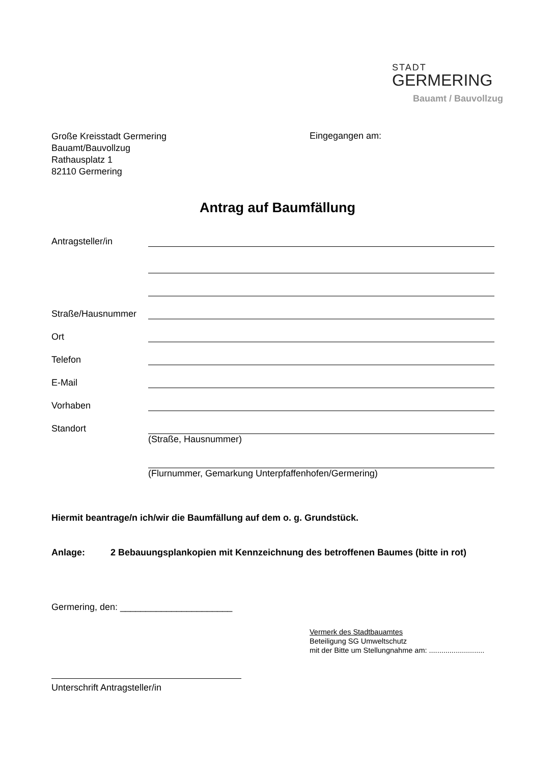STADT
GERMERING
Bauamt / Bauvollzug
Große Kreisstadt Germering
Bauamt/Bauvollzug
Rathausplatz 1
82110 Germering
Eingegangen am:
Antrag auf Baumfällung
Antragsteller/in
Straße/Hausnummer
Ort
Telefon
E-Mail
Vorhaben
Standort
(Straße, Hausnummer)
(Flurnummer, Gemarkung Unterpfaffenhofen/Germering)
Hiermit beantrage/n ich/wir die Baumfällung auf dem o. g. Grundstück.
Anlage: 2 Bebauungsplankopien mit Kennzeichnung des betroffenen Baumes (bitte in rot)
Germering, den: ______________________
Vermerk des Stadtbauamtes
Beteiligung SG Umweltschutz
mit der Bitte um Stellungnahme am: ...........................
Unterschrift Antragsteller/in